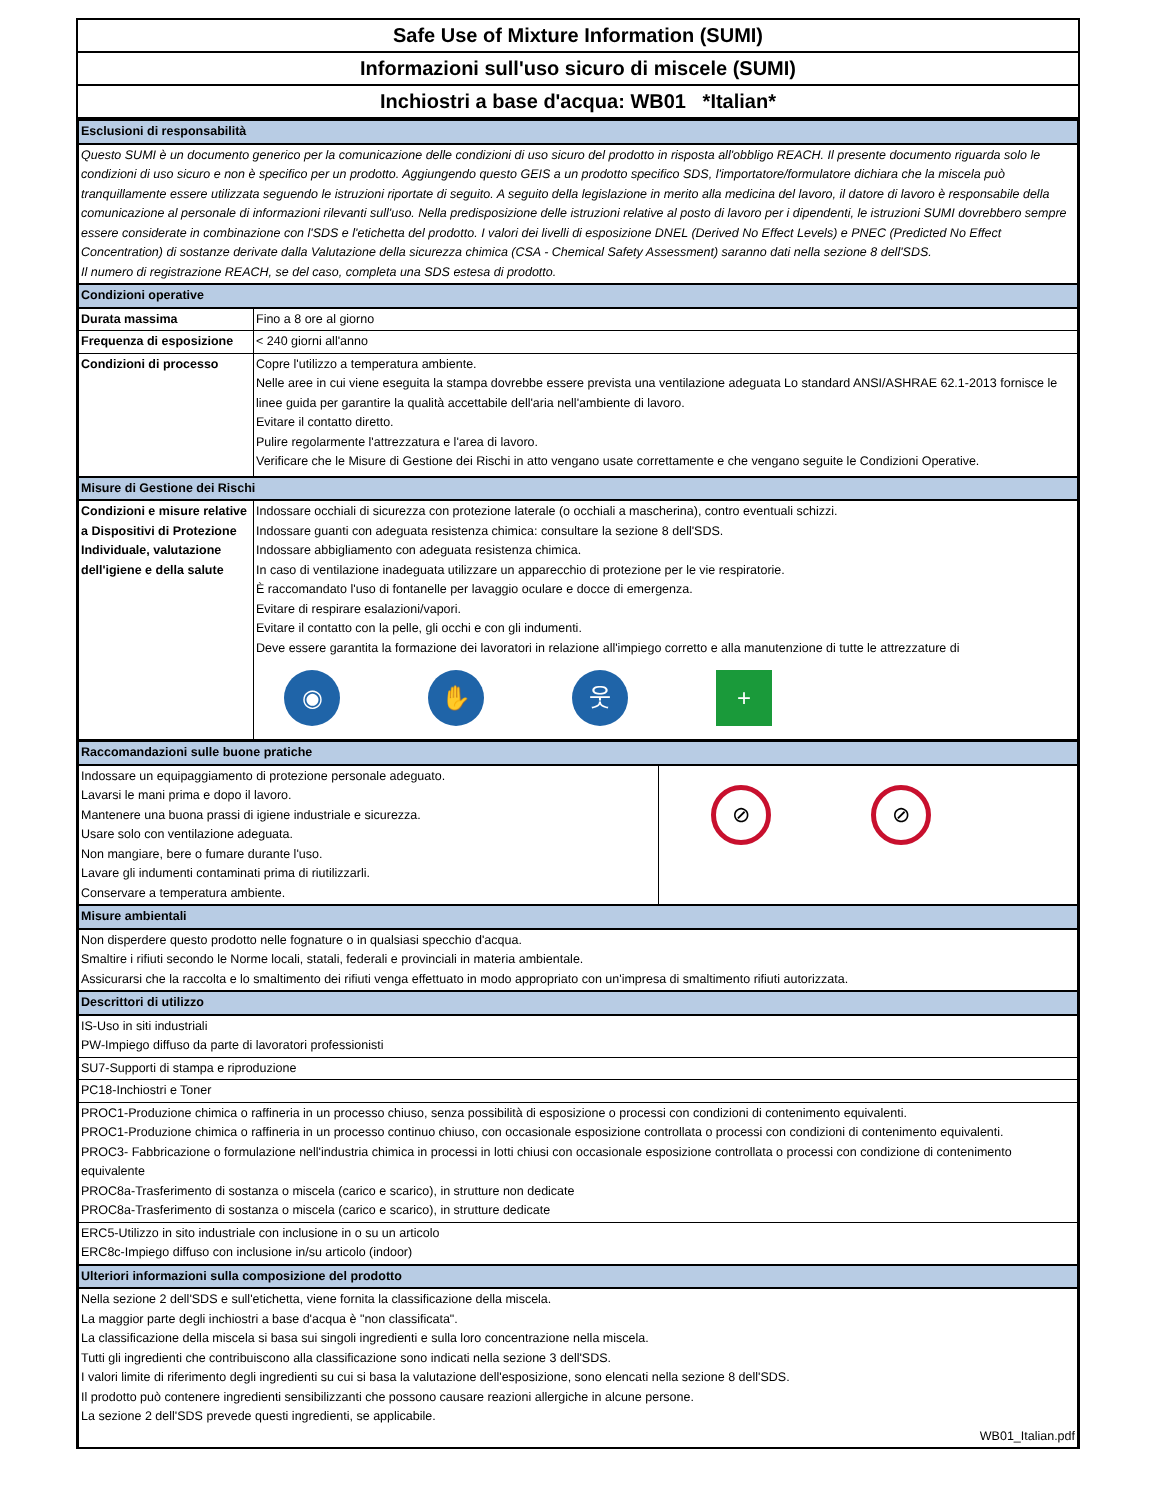Safe Use of Mixture Information (SUMI)
Informazioni sull'uso sicuro di miscele (SUMI)
Inchiostri a base d'acqua: WB01 *Italian*
| Esclusioni di responsabilità | |
| Questo SUMI è un documento generico per la comunicazione delle condizioni di uso sicuro del prodotto in risposta all'obbligo REACH. Il presente documento riguarda solo le condizioni di uso sicuro e non è specifico per un prodotto. Aggiungendo questo GEIS a un prodotto specifico SDS, l'importatore/formulatore dichiara che la miscela può tranquillamente essere utilizzata seguendo le istruzioni riportate di seguito. A seguito della legislazione in merito alla medicina del lavoro, il datore di lavoro è responsabile della comunicazione al personale di informazioni rilevanti sull'uso. Nella predisposizione delle istruzioni relative al posto di lavoro per i dipendenti, le istruzioni SUMI dovrebbero sempre essere considerate in combinazione con l'SDS e l'etichetta del prodotto. I valori dei livelli di esposizione DNEL (Derived No Effect Levels) e PNEC (Predicted No Effect Concentration) di sostanze derivate dalla Valutazione della sicurezza chimica (CSA - Chemical Safety Assessment) saranno dati nella sezione 8 dell'SDS. Il numero di registrazione REACH, se del caso, completa una SDS estesa di prodotto. | |
| Condizioni operative | |
| Durata massima | Fino a 8 ore al giorno |
| Frequenza di esposizione | < 240 giorni all'anno |
| Condizioni di processo | Copre l'utilizzo a temperatura ambiente. Nelle aree in cui viene eseguita la stampa dovrebbe essere prevista una ventilazione adeguata Lo standard ANSI/ASHRAE 62.1-2013 fornisce le linee guida per garantire la qualità accettabile dell'aria nell'ambiente di lavoro. Evitare il contatto diretto. Pulire regolarmente l'attrezzatura e l'area di lavoro. Verificare che le Misure di Gestione dei Rischi in atto vengano usate correttamente e che vengano seguite le Condizioni Operative. |
| Misure di Gestione dei Rischi | |
| Condizioni e misure relative a Dispositivi di Protezione Individuale, valutazione dell'igiene e della salute | Indossare occhiali di sicurezza con protezione laterale (o occhiali a mascherina), contro eventuali schizzi. Indossare guanti con adeguata resistenza chimica: consultare la sezione 8 dell'SDS. Indossare abbigliamento con adeguata resistenza chimica. In caso di ventilazione inadeguata utilizzare un apparecchio di protezione per le vie respiratorie. È raccomandato l'uso di fontanelle per lavaggio oculare e docce di emergenza. Evitare di respirare esalazioni/vapori. Evitare il contatto con la pelle, gli occhi e con gli indumenti. Deve essere garantita la formazione dei lavoratori in relazione all'impiego corretto e alla manutenzione di tutte le attrezzature di ◉ ✋ 웃 + |
| Raccomandazioni sulle buone pratiche | |
| Indossare un equipaggiamento di protezione personale adeguato. Lavarsi le mani prima e dopo il lavoro. Mantenere una buona prassi di igiene industriale e sicurezza. Usare solo con ventilazione adeguata. Non mangiare, bere o fumare durante l'uso. Lavare gli indumenti contaminati prima di riutilizzarli. Conservare a temperatura ambiente. | ⊘ ⊘ |
| Misure ambientali | |
| Non disperdere questo prodotto nelle fognature o in qualsiasi specchio d'acqua. Smaltire i rifiuti secondo le Norme locali, statali, federali e provinciali in materia ambientale. Assicurarsi che la raccolta e lo smaltimento dei rifiuti venga effettuato in modo appropriato con un'impresa di smaltimento rifiuti autorizzata. | |
| Descrittori di utilizzo | |
| IS-Uso in siti industriali PW-Impiego diffuso da parte di lavoratori professionisti | |
| SU7-Supporti di stampa e riproduzione | |
| PC18-Inchiostri e Toner | |
| PROC1-Produzione chimica o raffineria in un processo chiuso, senza possibilità di esposizione o processi con condizioni di contenimento equivalenti. PROC1-Produzione chimica o raffineria in un processo continuo chiuso, con occasionale esposizione controllata o processi con condizioni di contenimento equivalenti. PROC3- Fabbricazione o formulazione nell'industria chimica in processi in lotti chiusi con occasionale esposizione controllata o processi con condizione di contenimento equivalente PROC8a-Trasferimento di sostanza o miscela (carico e scarico), in strutture non dedicate PROC8a-Trasferimento di sostanza o miscela (carico e scarico), in strutture dedicate | |
| ERC5-Utilizzo in sito industriale con inclusione in o su un articolo ERC8c-Impiego diffuso con inclusione in/su articolo (indoor) | |
| Ulteriori informazioni sulla composizione del prodotto | |
| Nella sezione 2 dell'SDS e sull'etichetta, viene fornita la classificazione della miscela. La maggior parte degli inchiostri a base d'acqua è "non classificata". La classificazione della miscela si basa sui singoli ingredienti e sulla loro concentrazione nella miscela. Tutti gli ingredienti che contribuiscono alla classificazione sono indicati nella sezione 3 dell'SDS. I valori limite di riferimento degli ingredienti su cui si basa la valutazione dell'esposizione, sono elencati nella sezione 8 dell'SDS. Il prodotto può contenere ingredienti sensibilizzanti che possono causare reazioni allergiche in alcune persone. La sezione 2 dell'SDS prevede questi ingredienti, se applicabile. WB01_Italian.pdf | |